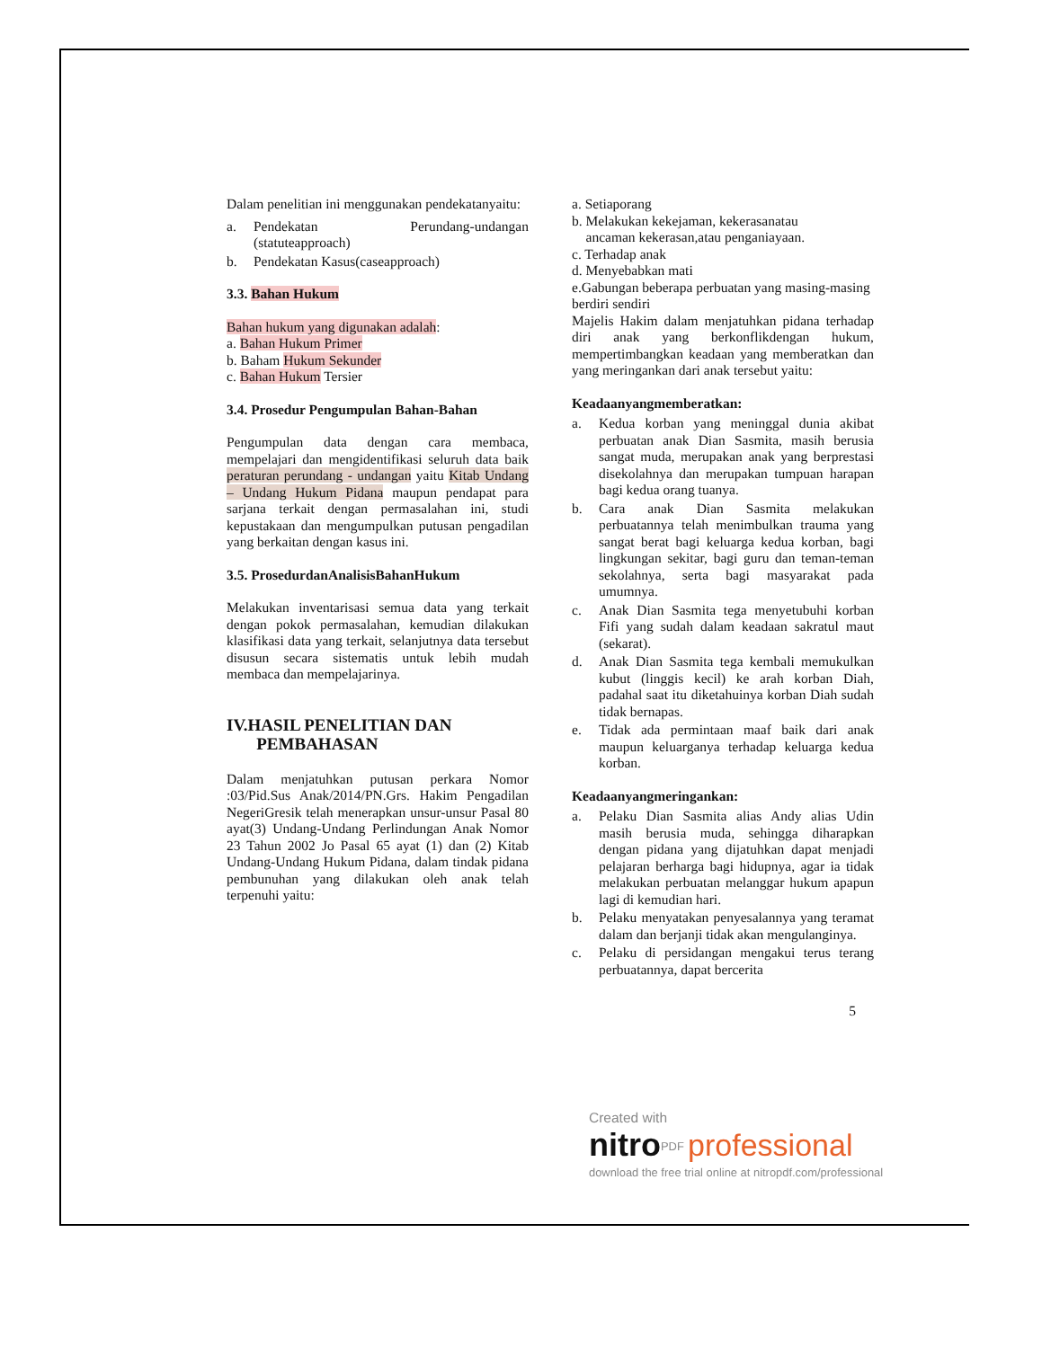Dalam penelitian ini menggunakan pendekatanyaitu:
a. Pendekatan Perundang-undangan (statuteapproach)
b. Pendekatan Kasus(caseapproach)
3.3. Bahan Hukum
Bahan hukum yang digunakan adalah:
a. Bahan Hukum Primer
b. Baham Hukum Sekunder
c. Bahan Hukum Tersier
3.4. Prosedur Pengumpulan Bahan-Bahan
Pengumpulan data dengan cara membaca, mempelajari dan mengidentifikasi seluruh data baik peraturan perundang - undangan yaitu Kitab Undang – Undang Hukum Pidana maupun pendapat para sarjana terkait dengan permasalahan ini, studi kepustakaan dan mengumpulkan putusan pengadilan yang berkaitan dengan kasus ini.
3.5. ProsedurdanAnalisisBahanHukum
Melakukan inventarisasi semua data yang terkait dengan pokok permasalahan, kemudian dilakukan klasifikasi data yang terkait, selanjutnya data tersebut disusun secara sistematis untuk lebih mudah membaca dan mempelajarinya.
IV.HASIL PENELITIAN DAN
PEMBAHASAN
Dalam menjatuhkan putusan perkara Nomor :03/Pid.Sus Anak/2014/PN.Grs. Hakim Pengadilan NegeriGresik telah menerapkan unsur-unsur Pasal 80 ayat(3) Undang-Undang Perlindungan Anak Nomor 23 Tahun 2002 Jo Pasal 65 ayat (1) dan (2) Kitab Undang-Undang Hukum Pidana, dalam tindak pidana pembunuhan yang dilakukan oleh anak telah terpenuhi yaitu:
a. Setiaporang
b. Melakukan kekejaman, kekerasanatau
ancaman kekerasan,atau penganiayaan.
c. Terhadap anak
d. Menyebabkan mati
e.Gabungan beberapa perbuatan yang masing-masing berdiri sendiri
Majelis Hakim dalam menjatuhkan pidana terhadap diri anak yang berkonflikdengan hukum, mempertimbangkan keadaan yang memberatkan dan yang meringankan dari anak tersebut yaitu:
Keadaanyangmemberatkan:
a. Kedua korban yang meninggal dunia akibat perbuatan anak Dian Sasmita, masih berusia sangat muda, merupakan anak yang berprestasi disekolahnya dan merupakan tumpuan harapan bagi kedua orang tuanya.
b. Cara anak Dian Sasmita melakukan perbuatannya telah menimbulkan trauma yang sangat berat bagi keluarga kedua korban, bagi lingkungan sekitar, bagi guru dan teman-teman sekolahnya, serta bagi masyarakat pada umumnya.
c. Anak Dian Sasmita tega menyetubuhi korban Fifi yang sudah dalam keadaan sakratul maut (sekarat).
d. Anak Dian Sasmita tega kembali memukulkan kubut (linggis kecil) ke arah korban Diah, padahal saat itu diketahuinya korban Diah sudah tidak bernapas.
e. Tidak ada permintaan maaf baik dari anak maupun keluarganya terhadap keluarga kedua korban.
Keadaanyangmeringankan:
a. Pelaku Dian Sasmita alias Andy alias Udin masih berusia muda, sehingga diharapkan dengan pidana yang dijatuhkan dapat menjadi pelajaran berharga bagi hidupnya, agar ia tidak melakukan perbuatan melanggar hukum apapun lagi di kemudian hari.
b. Pelaku menyatakan penyesalannya yang teramat dalam dan berjanji tidak akan mengulanginya.
c. Pelaku di persidangan mengakui terus terang perbuatannya, dapat bercerita
5
Created with
nitro<sup>PDF</sup> professional
download the free trial online at nitropdf.com/professional